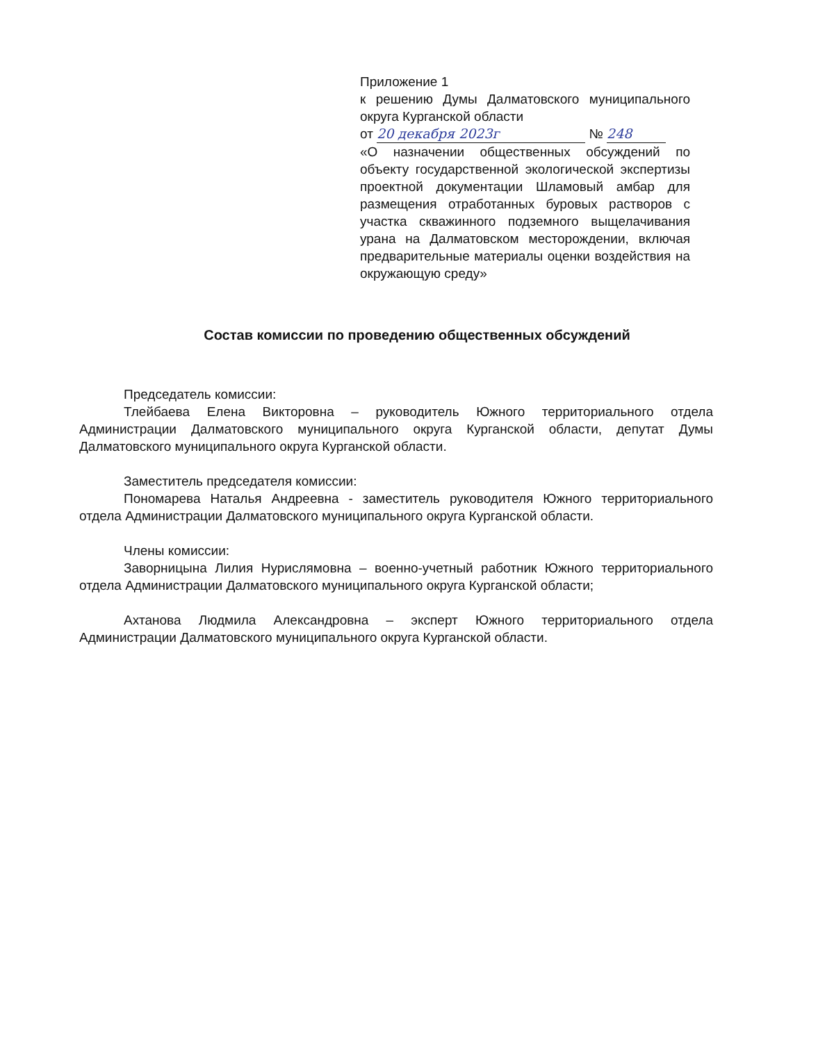Приложение 1
к решению Думы Далматовского муниципального округа Курганской области
от 20 декабря 2023г № 248
«О назначении общественных обсуждений по объекту государственной экологической экспертизы проектной документации Шламовый амбар для размещения отработанных буровых растворов с участка скважинного подземного выщелачивания урана на Далматовском месторождении, включая предварительные материалы оценки воздействия на окружающую среду»
Состав комиссии по проведению общественных обсуждений
Председатель комиссии:
Тлейбаева Елена Викторовна – руководитель Южного территориального отдела Администрации Далматовского муниципального округа Курганской области, депутат Думы Далматовского муниципального округа Курганской области.
Заместитель председателя комиссии:
Пономарева Наталья Андреевна - заместитель руководителя Южного территориального отдела Администрации Далматовского муниципального округа Курганской области.
Члены комиссии:
Заворницына Лилия Нурислямовна – военно-учетный работник Южного территориального отдела Администрации Далматовского муниципального округа Курганской области;
Ахтанова Людмила Александровна – эксперт Южного территориального отдела Администрации Далматовского муниципального округа Курганской области.